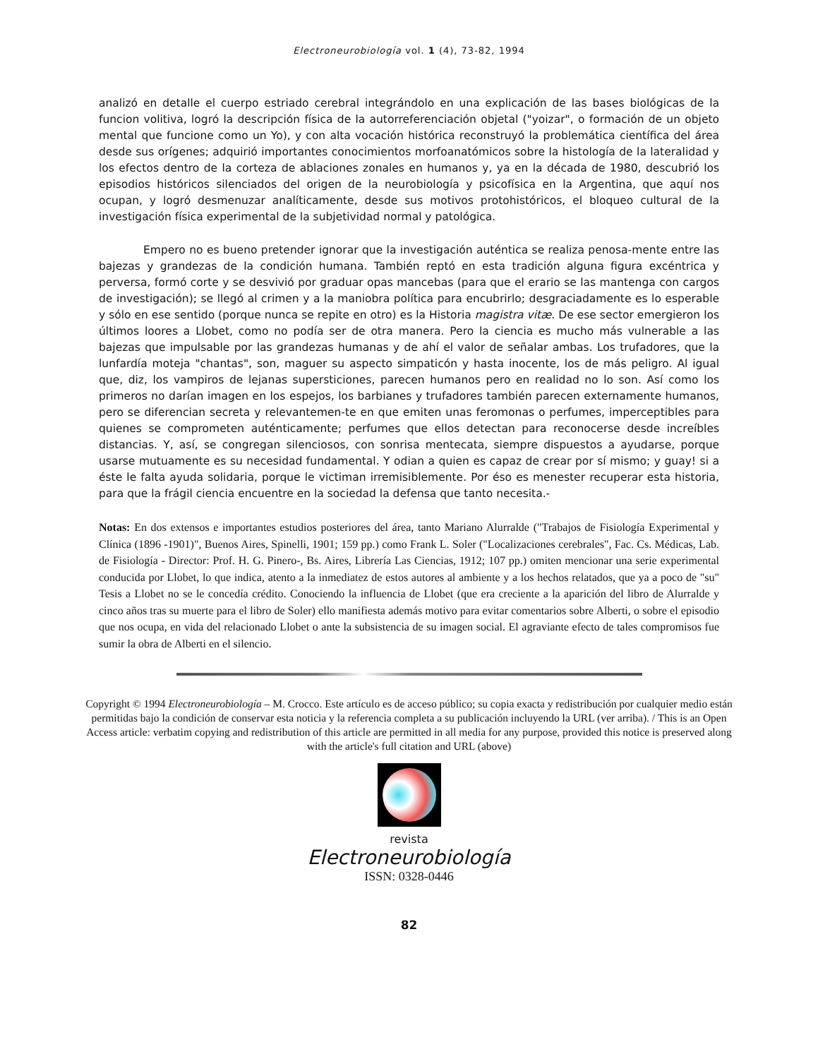Electroneurobiología vol. 1 (4), 73-82, 1994
analizó en detalle el cuerpo estriado cerebral integrándolo en una explicación de las bases biológicas de la funcion volitiva, logró la descripción física de la autorreferenciación objetal ("yoizar", o formación de un objeto mental que funcione como un Yo), y con alta vocación histórica reconstruyó la problemática científica del área desde sus orígenes; adquirió importantes conocimientos morfoanatómicos sobre la histología de la lateralidad y los efectos dentro de la corteza de ablaciones zonales en humanos y, ya en la década de 1980, descubrió los episodios históricos silenciados del origen de la neurobiología y psicofísica en la Argentina, que aquí nos ocupan, y logró desmenuzar analíticamente, desde sus motivos protohistóricos, el bloqueo cultural de la investigación física experimental de la subjetividad normal y patológica.
Empero no es bueno pretender ignorar que la investigación auténtica se realiza penosa-mente entre las bajezas y grandezas de la condición humana. También reptó en esta tradición alguna figura excéntrica y perversa, formó corte y se desvivió por graduar opas mancebas (para que el erario se las mantenga con cargos de investigación); se llegó al crimen y a la maniobra política para encubrirlo; desgraciadamente es lo esperable y sólo en ese sentido (porque nunca se repite en otro) es la Historia magistra vitæ. De ese sector emergieron los últimos loores a Llobet, como no podía ser de otra manera. Pero la ciencia es mucho más vulnerable a las bajezas que impulsable por las grandezas humanas y de ahí el valor de señalar ambas. Los trufadores, que la lunfardía moteja "chantas", son, maguer su aspecto simpaticón y hasta inocente, los de más peligro. Al igual que, diz, los vampiros de lejanas supersticiones, parecen humanos pero en realidad no lo son. Así como los primeros no darían imagen en los espejos, los barbianes y trufadores también parecen externamente humanos, pero se diferencian secreta y relevantemen-te en que emiten unas feromonas o perfumes, imperceptibles para quienes se comprometen auténticamente; perfumes que ellos detectan para reconocerse desde increíbles distancias. Y, así, se congregan silenciosos, con sonrisa mentecata, siempre dispuestos a ayudarse, porque usarse mutuamente es su necesidad fundamental. Y odian a quien es capaz de crear por sí mismo; y guay! si a éste le falta ayuda solidaria, porque le victiman irremisiblemente. Por éso es menester recuperar esta historia, para que la frágil ciencia encuentre en la sociedad la defensa que tanto necesita.-
Notas: En dos extensos e importantes estudios posteriores del área, tanto Mariano Alurralde ("Trabajos de Fisiología Experimental y Clínica (1896 -1901)", Buenos Aires, Spinelli, 1901; 159 pp.) como Frank L. Soler ("Localizaciones cerebrales", Fac. Cs. Médicas, Lab. de Fisiología - Director: Prof. H. G. Pinero-, Bs. Aires, Librería Las Ciencias, 1912; 107 pp.) omiten mencionar una serie experimental conducida por Llobet, lo que indica, atento a la inmediatez de estos autores al ambiente y a los hechos relatados, que ya a poco de "su" Tesis a Llobet no se le concedía crédito. Conociendo la influencia de Llobet (que era creciente a la aparición del libro de Alurralde y cinco años tras su muerte para el libro de Soler) ello manifiesta además motivo para evitar comentarios sobre Alberti, o sobre el episodio que nos ocupa, en vida del relacionado Llobet o ante la subsistencia de su imagen social. El agraviante efecto de tales compromisos fue sumir la obra de Alberti en el silencio.
Copyright © 1994 Electroneurobiología – M. Crocco. Este artículo es de acceso público; su copia exacta y redistribución por cualquier medio están permitidas bajo la condición de conservar esta noticia y la referencia completa a su publicación incluyendo la URL (ver arriba). / This is an Open Access article: verbatim copying and redistribution of this article are permitted in all media for any purpose, provided this notice is preserved along with the article's full citation and URL (above)
revista
Electroneurobiología
ISSN: 0328-0446
82